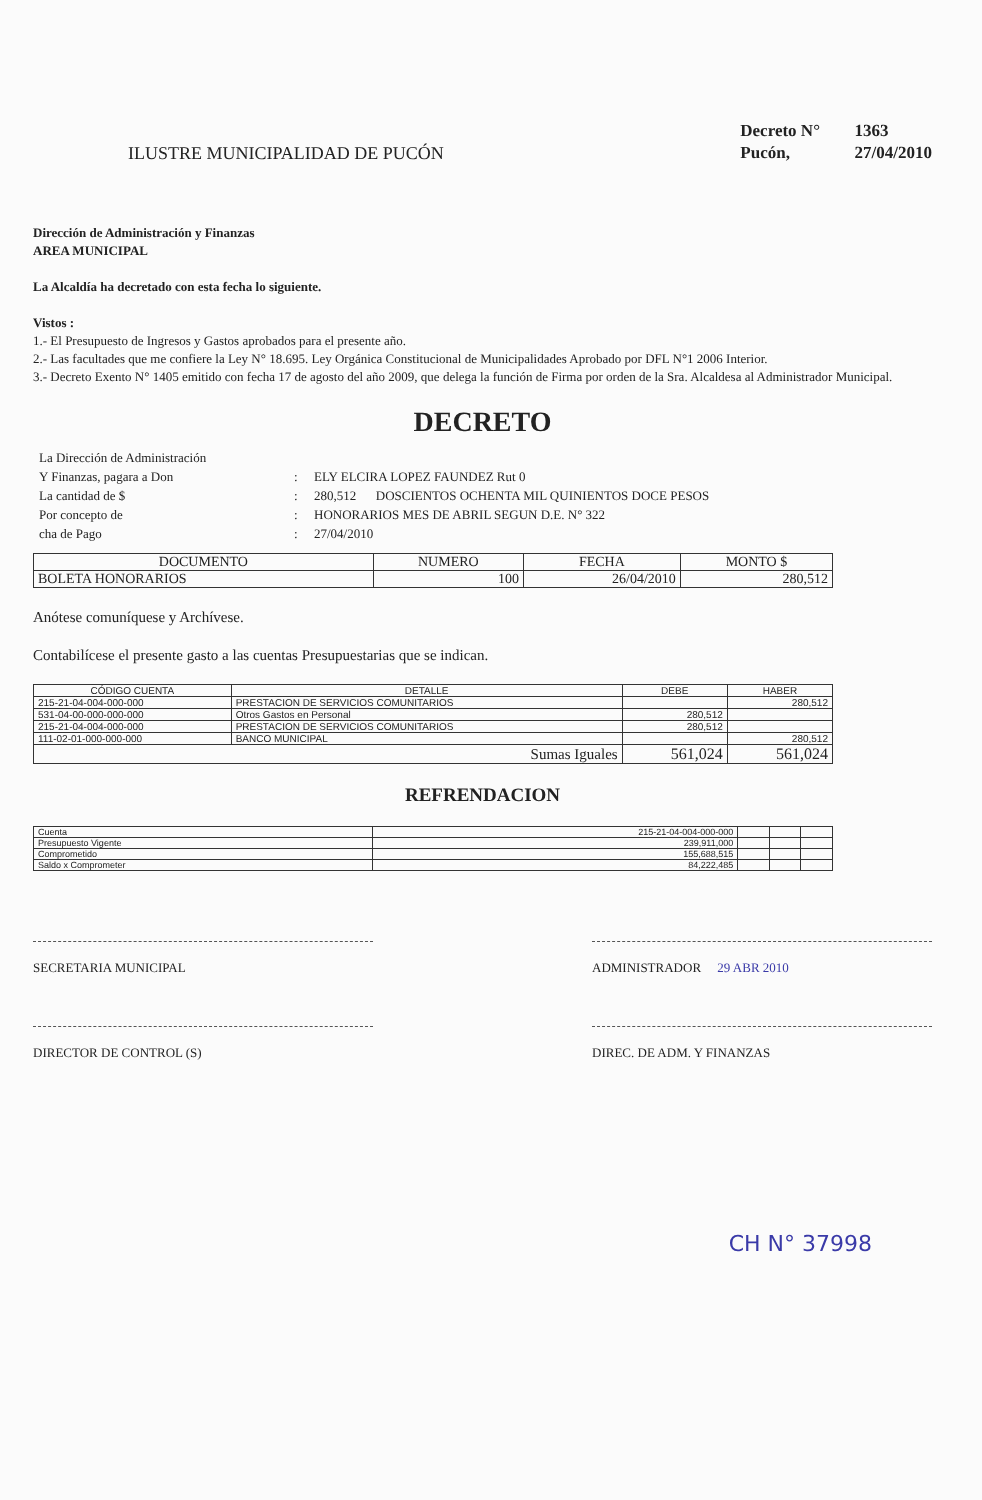ILUSTRE MUNICIPALIDAD DE PUCÓN
Decreto N° 1363
Pucón, 27/04/2010
Dirección de Administración y Finanzas
AREA MUNICIPAL
La Alcaldía ha decretado con esta fecha lo siguiente.
Vistos :
1.- El Presupuesto de Ingresos y Gastos aprobados para el presente año.
2.- Las facultades que me confiere la Ley N° 18.695. Ley Orgánica Constitucional de Municipalidades Aprobado por DFL N°1 2006 Interior.
3.- Decreto Exento N° 1405 emitido con fecha 17 de agosto del año 2009, que delega la función de Firma por orden de la Sra. Alcaldesa al Administrador Municipal.
DECRETO
La Dirección de Administración
Y Finanzas, pagara a Don
:
ELY ELCIRA LOPEZ FAUNDEZ Rut 0
La cantidad de $
:
280,512 DOSCIENTOS OCHENTA MIL QUINIENTOS DOCE PESOS
Por concepto de
:
HONORARIOS MES DE ABRIL SEGUN D.E. N° 322
cha de Pago
:
27/04/2010
| DOCUMENTO | NUMERO | FECHA | MONTO $ |
| --- | --- | --- | --- |
| BOLETA HONORARIOS | 100 | 26/04/2010 | 280,512 |
Anótese comuníquese y Archívese.
Contabilícese el presente gasto a las cuentas Presupuestarias que se indican.
| CÓDIGO CUENTA | DETALLE | DEBE | HABER |
| --- | --- | --- | --- |
| 215-21-04-004-000-000 | PRESTACION DE SERVICIOS COMUNITARIOS | | 280,512 |
| 531-04-00-000-000-000 | Otros Gastos en Personal | 280,512 | |
| 215-21-04-004-000-000 | PRESTACION DE SERVICIOS COMUNITARIOS | 280,512 | |
| 111-02-01-000-000-000 | BANCO MUNICIPAL | | 280,512 |
| Sumas Iguales | | 561,024 | 561,024 |
REFRENDACION
| Cuenta | 215-21-04-004-000-000 | | | |
| Presupuesto Vigente | 239,911,000 | | | |
| Comprometido | 155,688,515 | | | |
| Saldo x Comprometer | 84,222,485 | | | |
SECRETARIA MUNICIPAL ADMINISTRADOR 29 ABR 2010
DIRECTOR DE CONTROL (S) DIREC. DE ADM. Y FINANZAS
CH N° 37998